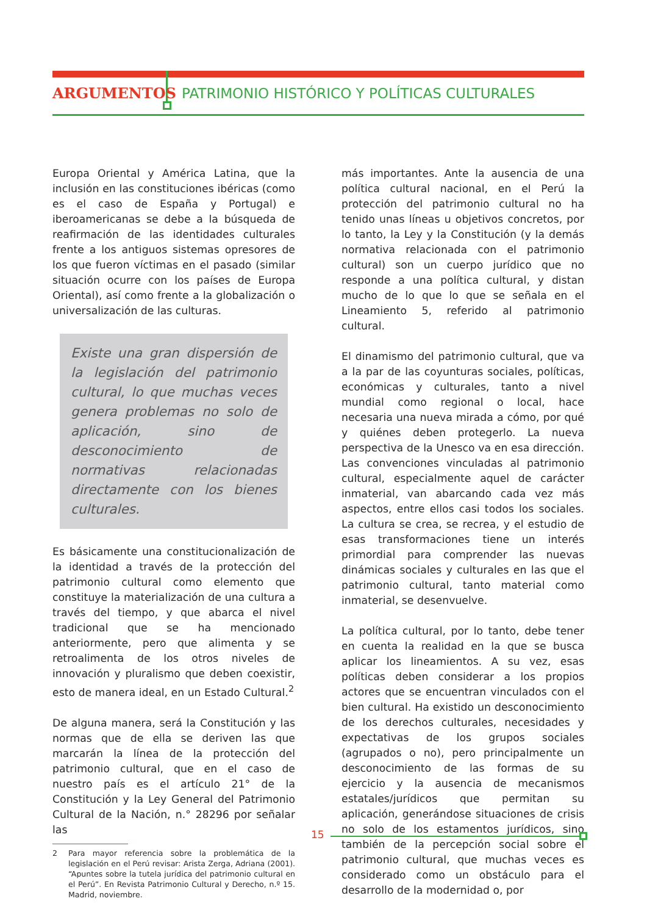ARGUMENTOS PATRIMONIO HISTÓRICO Y POLÍTICAS CULTURALES
Europa Oriental y América Latina, que la inclusión en las constituciones ibéricas (como es el caso de España y Portugal) e iberoamericanas se debe a la búsqueda de reafirmación de las identidades culturales frente a los antiguos sistemas opresores de los que fueron víctimas en el pasado (similar situación ocurre con los países de Europa Oriental), así como frente a la globalización o universalización de las culturas.
Existe una gran dispersión de la legislación del patrimonio cultural, lo que muchas veces genera problemas no solo de aplicación, sino de desconocimiento de normativas relacionadas directamente con los bienes culturales.
Es básicamente una constitucionalización de la identidad a través de la protección del patrimonio cultural como elemento que constituye la materialización de una cultura a través del tiempo, y que abarca el nivel tradicional que se ha mencionado anteriormente, pero que alimenta y se retroalimenta de los otros niveles de innovación y pluralismo que deben coexistir, esto de manera ideal, en un Estado Cultural.<sup>2</sup>
De alguna manera, será la Constitución y las normas que de ella se deriven las que marcarán la línea de la protección del patrimonio cultural, que en el caso de nuestro país es el artículo 21° de la Constitución y la Ley General del Patrimonio Cultural de la Nación, n.° 28296 por señalar las
2 Para mayor referencia sobre la problemática de la legislación en el Perú revisar: Arista Zerga, Adriana (2001). “Apuntes sobre la tutela jurídica del patrimonio cultural en el Perú”. En Revista Patrimonio Cultural y Derecho, n.º 15. Madrid, noviembre.
más importantes. Ante la ausencia de una política cultural nacional, en el Perú la protección del patrimonio cultural no ha tenido unas líneas u objetivos concretos, por lo tanto, la Ley y la Constitución (y la demás normativa relacionada con el patrimonio cultural) son un cuerpo jurídico que no responde a una política cultural, y distan mucho de lo que lo que se señala en el Lineamiento 5, referido al patrimonio cultural.
El dinamismo del patrimonio cultural, que va a la par de las coyunturas sociales, políticas, económicas y culturales, tanto a nivel mundial como regional o local, hace necesaria una nueva mirada a cómo, por qué y quiénes deben protegerlo. La nueva perspectiva de la Unesco va en esa dirección. Las convenciones vinculadas al patrimonio cultural, especialmente aquel de carácter inmaterial, van abarcando cada vez más aspectos, entre ellos casi todos los sociales. La cultura se crea, se recrea, y el estudio de esas transformaciones tiene un interés primordial para comprender las nuevas dinámicas sociales y culturales en las que el patrimonio cultural, tanto material como inmaterial, se desenvuelve.
La política cultural, por lo tanto, debe tener en cuenta la realidad en la que se busca aplicar los lineamientos. A su vez, esas políticas deben considerar a los propios actores que se encuentran vinculados con el bien cultural. Ha existido un desconocimiento de los derechos culturales, necesidades y expectativas de los grupos sociales (agrupados o no), pero principalmente un desconocimiento de las formas de su ejercicio y la ausencia de mecanismos estatales/jurídicos que permitan su aplicación, generándose situaciones de crisis no solo de los estamentos jurídicos, sino también de la percepción social sobre el patrimonio cultural, que muchas veces es considerado como un obstáculo para el desarrollo de la modernidad o, por
15